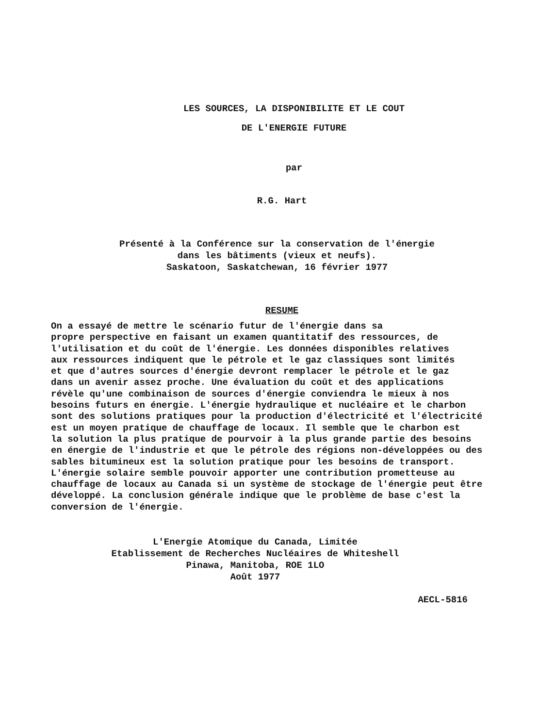LES SOURCES, LA DISPONIBILITE ET LE COUT
DE L'ENERGIE FUTURE
par
R.G. Hart
Présenté à la Conférence sur la conservation de l'énergie
dans les bâtiments (vieux et neufs).
Saskatoon, Saskatchewan, 16 février 1977
RESUME
On a essayé de mettre le scénario futur de l'énergie dans sa propre perspective en faisant un examen quantitatif des ressources, de l'utilisation et du coût de l'énergie. Les données disponibles relatives aux ressources indiquent que le pétrole et le gaz classiques sont limités et que d'autres sources d'énergie devront remplacer le pétrole et le gaz dans un avenir assez proche. Une évaluation du coût et des applications révèle qu'une combinaison de sources d'énergie conviendra le mieux à nos besoins futurs en énergie. L'énergie hydraulique et nucléaire et le charbon sont des solutions pratiques pour la production d'électricité et l'électricité est un moyen pratique de chauffage de locaux. Il semble que le charbon est la solution la plus pratique de pourvoir à la plus grande partie des besoins en énergie de l'industrie et que le pétrole des régions non-développées ou des sables bitumineux est la solution pratique pour les besoins de transport. L'énergie solaire semble pouvoir apporter une contribution prometteuse au chauffage de locaux au Canada si un système de stockage de l'énergie peut être développé. La conclusion générale indique que le problème de base c'est la conversion de l'énergie.
L'Energie Atomique du Canada, Limitée
Etablissement de Recherches Nucléaires de Whiteshell
Pinawa, Manitoba, ROE 1LO
Août 1977
AECL-5816